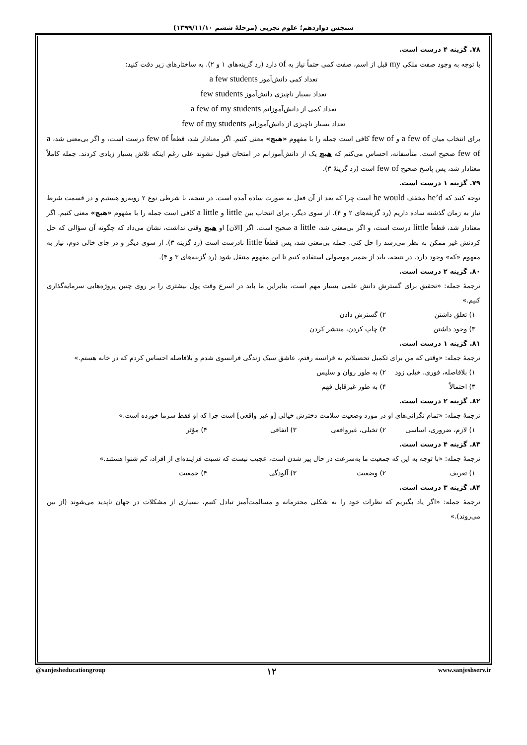سنجش دوازدهم؛ علوم تجربی (مرحلهٔ ششم ۱۳۹۹/۱۱/۱۰)
۷۸. گزینه ۴ درست است.
با توجه به وجود صفت ملکی my قبل از اسم، صفت کمی حتماً نیاز به of دارد (رد گزینه‌های ۱ و ۲). به ساختارهای زیر دقت کنید:
تعداد کمی دانش‌آموز a few students
تعداد بسیار ناچیزی دانش‌آموز few students
تعداد کمی از دانش‌آموزانم a few of my students
تعداد بسیار ناچیزی از دانش‌آموزانم few of my students
برای انتخاب میان a few of و few of کافی است جمله را با مفهوم «هیچ» معنی کنیم. اگر معنادار شد، قطعاً few of درست است، و اگر بی‌معنی شد، a few of صحیح است. متأسفانه، احساس می‌کنم که هیچ یک از دانش‌آموزانم در امتحان قبول نشوند علی رغم اینکه تلاش بسیار زیادی کردند. جمله کاملاً معنادار شد، پس پاسخ صحیح few of است (رد گزینهٔ ۳).
۷۹. گزینه ۱ درست است.
توجه کنید که he’d مخفف he would است چرا که بعد از آن فعل به صورت ساده آمده است. در نتیجه، با شرطی نوع ۲ روبه‌رو هستیم و در قسمت شرط نیاز به زمان گذشته ساده داریم (رد گزینه‌های ۲ و ۴). از سوی دیگر، برای انتخاب بین little و a little کافی است جمله را با مفهوم «هیچ» معنی کنیم. اگر معنادار شد، قطعاً little درست است، و اگر بی‌معنی شد، a little صحیح است. اگر [الان] او هیچ وقتی نداشت، نشان می‌داد که چگونه آن سؤالی که حل کردنش غیر ممکن به نظر می‌رسد را حل کنی. جمله بی‌معنی شد، پس قطعاً little نادرست است (رد گزینه ۳). از سوی دیگر و در جای خالی دوم، نیاز به مفهوم «که» وجود دارد. در نتیجه، باید از ضمیر موصولی استفاده کنیم تا این مفهوم منتقل شود (رد گزینه‌های ۳ و ۴).
۸۰. گزینه ۲ درست است.
ترجمهٔ جمله: «تحقیق برای گسترش دانش علمی بسیار مهم است، بنابراین ما باید در اسرع وقت پول بیشتری را بر روی چنین پروژه‌هایی سرمایه‌گذاری کنیم.»
۱) تعلق داشتن ۲) گسترش دادن
۳) وجود داشتن ۴) چاپ کردن، منتشر کردن
۸۱. گزینه ۱ درست است.
ترجمهٔ جمله: «وقتی که من برای تکمیل تحصیلاتم به فرانسه رفتم، عاشق سبک زندگی فرانسوی شدم و بلافاصله احساس کردم که در خانه هستم.»
۱) بلافاصله، فوری، خیلی زود ۲) به طور روان و سلیس
۳) احتمالاً ۴) به طور غیرقابل فهم
۸۲. گزینه ۲ درست است.
ترجمهٔ جمله: «تمام نگرانی‌های او در مورد وضعیت سلامت دخترش خیالی [و غیر واقعی] است چرا که او فقط سرما خورده است.»
۱) لازم، ضروری، اساسی ۲) تخیلی، غیرواقعی ۳) اتفاقی ۴) مؤثر
۸۳. گزینه ۴ درست است.
ترجمهٔ جمله: «با توجه به این که جمعیت ما به‌سرعت در حال پیر شدن است، عجیب نیست که نسبت فزاینده‌ای از افراد، کم شنوا هستند.»
۱) تعریف ۲) وضعیت ۳) آلودگی ۴) جمعیت
۸۴. گزینه ۳ درست است.
ترجمهٔ جمله: «اگر یاد بگیریم که نظرات خود را به شکلی محترمانه و مسالمت‌آمیز تبادل کنیم، بسیاری از مشکلات در جهان ناپدید می‌شوند (از بین می‌روند).»
@sanjesheducationgroup ۱۲ www.sanjeshserv.ir